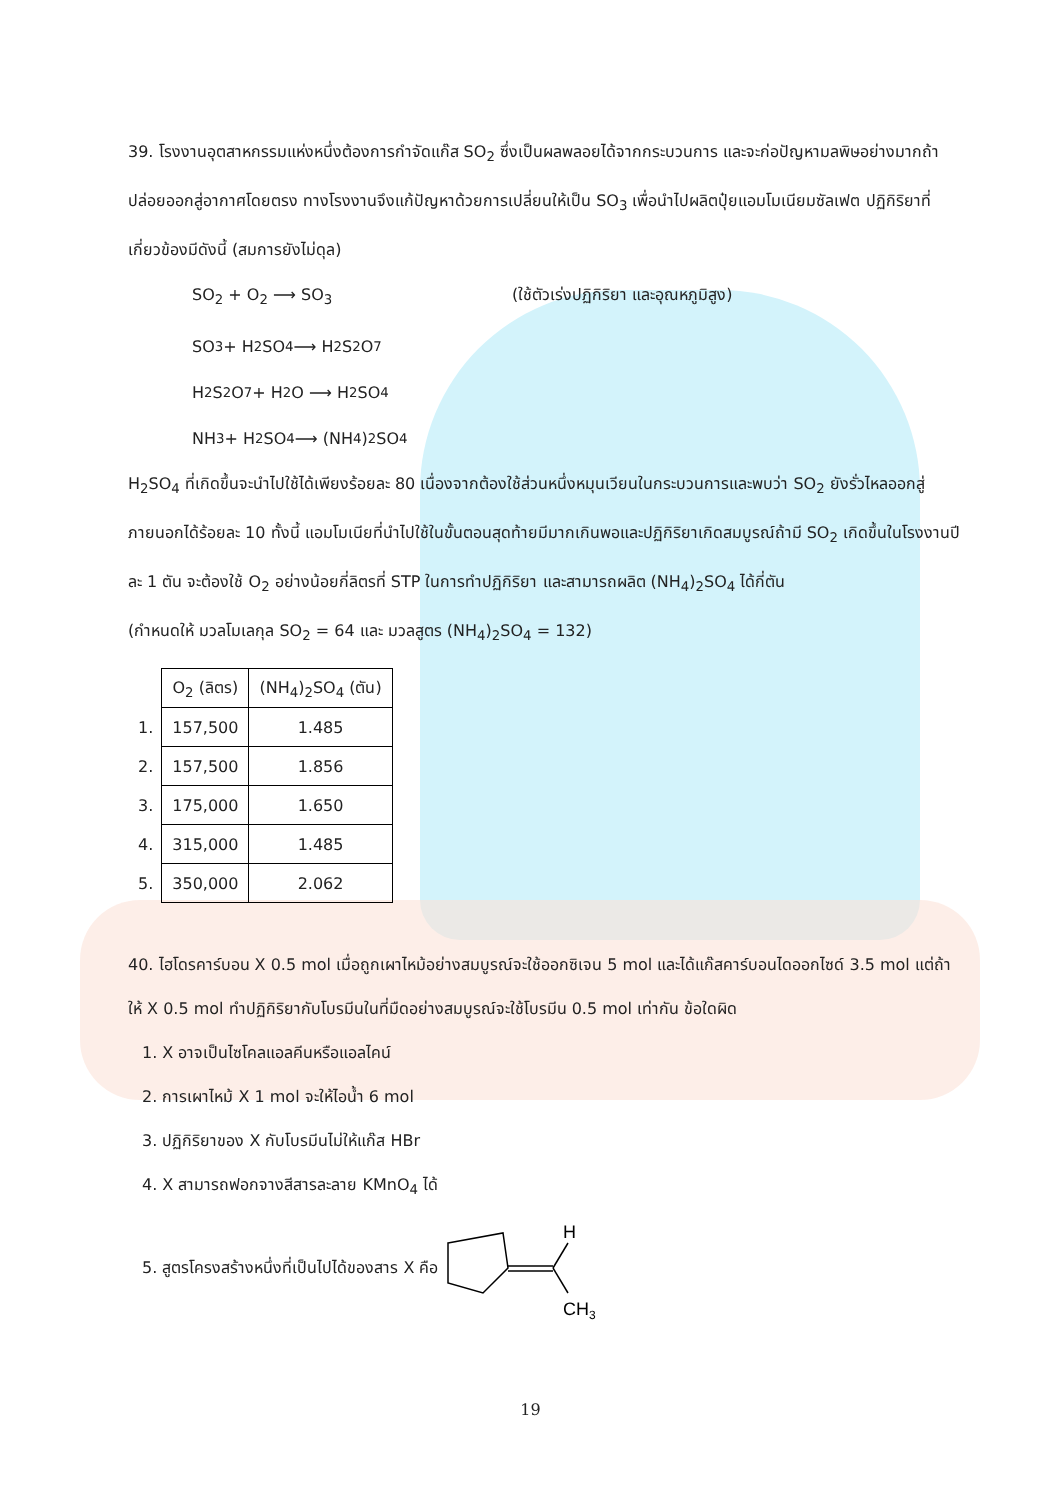39. โรงงานอุตสาหกรรมแห่งหนึ่งต้องการกำจัดแก๊ส SO<sub>2</sub> ซึ่งเป็นผลพลอยได้จากกระบวนการ และจะก่อปัญหามลพิษอย่างมากถ้าปล่อยออกสู่อากาศโดยตรง ทางโรงงานจึงแก้ปัญหาด้วยการเปลี่ยนให้เป็น SO<sub>3</sub> เพื่อนำไปผลิตปุ๋ยแอมโมเนียมซัลเฟต ปฏิกิริยาที่เกี่ยวข้องมีดังนี้ (สมการยังไม่ดุล)
SO<sub>2</sub> + O<sub>2</sub> ⟶ SO<sub>3</sub> (ใช้ตัวเร่งปฏิกิริยา และอุณหภูมิสูง)
SO<sub>3</sub> + H<sub>2</sub>SO<sub>4</sub> ⟶ H<sub>2</sub>S<sub>2</sub>O<sub>7</sub>
H<sub>2</sub>S<sub>2</sub>O<sub>7</sub> + H<sub>2</sub>O ⟶ H<sub>2</sub>SO<sub>4</sub>
NH<sub>3</sub> + H<sub>2</sub>SO<sub>4</sub> ⟶ (NH<sub>4</sub>)<sub>2</sub>SO<sub>4</sub>
H<sub>2</sub>SO<sub>4</sub> ที่เกิดขึ้นจะนำไปใช้ได้เพียงร้อยละ 80 เนื่องจากต้องใช้ส่วนหนึ่งหมุนเวียนในกระบวนการและพบว่า SO<sub>2</sub> ยังรั่วไหลออกสู่ภายนอกได้ร้อยละ 10 ทั้งนี้ แอมโมเนียที่นำไปใช้ในขั้นตอนสุดท้ายมีมากเกินพอและปฏิกิริยาเกิดสมบูรณ์ถ้ามี SO<sub>2</sub> เกิดขึ้นในโรงงานปีละ 1 ตัน จะต้องใช้ O<sub>2</sub> อย่างน้อยกี่ลิตรที่ STP ในการทำปฏิกิริยา และสามารถผลิต (NH<sub>4</sub>)<sub>2</sub>SO<sub>4</sub> ได้กี่ตัน
(กำหนดให้ มวลโมเลกุล SO<sub>2</sub> = 64 และ มวลสูตร (NH<sub>4</sub>)<sub>2</sub>SO<sub>4</sub> = 132)
| | O<sub>2</sub> (ลิตร) | (NH<sub>4</sub>)<sub>2</sub>SO<sub>4</sub> (ตัน) |
| 1. | 157,500 | 1.485 |
| 2. | 157,500 | 1.856 |
| 3. | 175,000 | 1.650 |
| 4. | 315,000 | 1.485 |
| 5. | 350,000 | 2.062 |
40. ไฮโดรคาร์บอน X 0.5 mol เมื่อถูกเผาไหม้อย่างสมบูรณ์จะใช้ออกซิเจน 5 mol และได้แก๊สคาร์บอนไดออกไซด์ 3.5 mol แต่ถ้าให้ X 0.5 mol ทำปฏิกิริยากับโบรมีนในที่มืดอย่างสมบูรณ์จะใช้โบรมีน 0.5 mol เท่ากัน ข้อใดผิด
1. X อาจเป็นไซโคลแอลคีนหรือแอลไคน์
2. การเผาไหม้ X 1 mol จะให้ไอน้ำ 6 mol
3. ปฏิกิริยาของ X กับโบรมีนไม่ให้แก๊ส HBr
4. X สามารถฟอกจางสีสารละลาย KMnO<sub>4</sub> ได้
5. สูตรโครงสร้างหนึ่งที่เป็นไปได้ของสาร X คือ
H
CH3
19